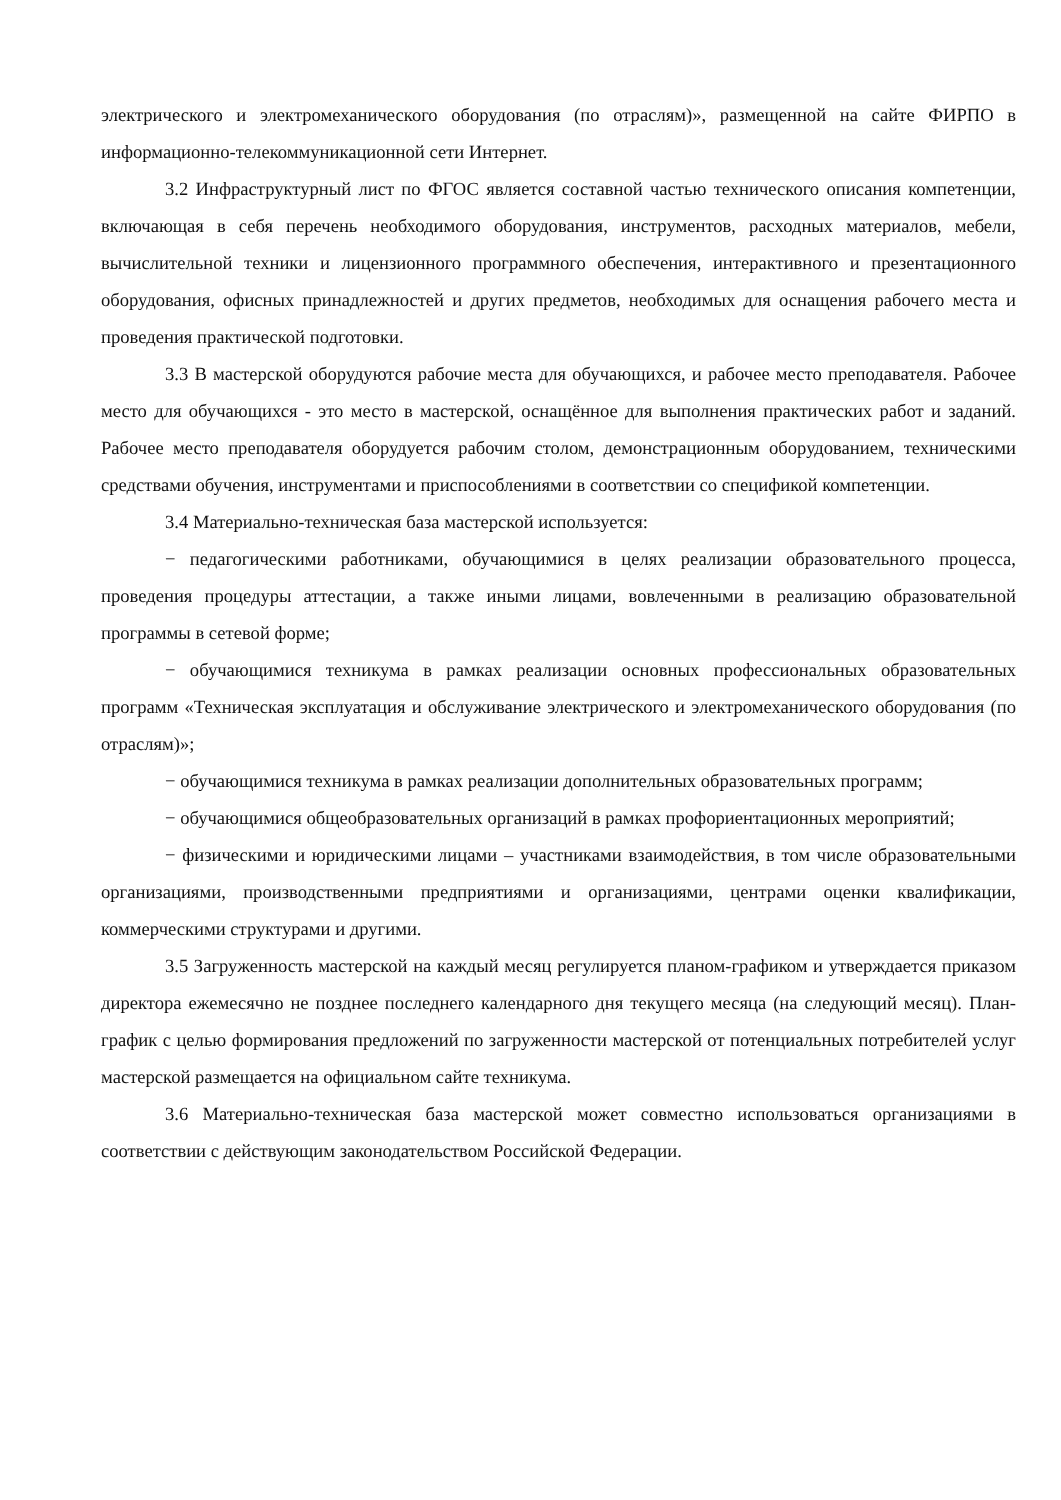электрического и электромеханического оборудования (по отраслям)», размещенной на сайте ФИРПО в информационно-телекоммуникационной сети Интернет.
3.2 Инфраструктурный лист по ФГОС является составной частью технического описания компетенции, включающая в себя перечень необходимого оборудования, инструментов, расходных материалов, мебели, вычислительной техники и лицензионного программного обеспечения, интерактивного и презентационного оборудования, офисных принадлежностей и других предметов, необходимых для оснащения рабочего места и проведения практической подготовки.
3.3 В мастерской оборудуются рабочие места для обучающихся, и рабочее место преподавателя. Рабочее место для обучающихся - это место в мастерской, оснащённое для выполнения практических работ и заданий. Рабочее место преподавателя оборудуется рабочим столом, демонстрационным оборудованием, техническими средствами обучения, инструментами и приспособлениями в соответствии со спецификой компетенции.
3.4 Материально-техническая база мастерской используется:
− педагогическими работниками, обучающимися в целях реализации образовательного процесса, проведения процедуры аттестации, а также иными лицами, вовлеченными в реализацию образовательной программы в сетевой форме;
− обучающимися техникума в рамках реализации основных профессиональных образовательных программ «Техническая эксплуатация и обслуживание электрического и электромеханического оборудования (по отраслям)»;
− обучающимися техникума в рамках реализации дополнительных образовательных программ;
− обучающимися общеобразовательных организаций в рамках профориентационных мероприятий;
− физическими и юридическими лицами – участниками взаимодействия, в том числе образовательными организациями, производственными предприятиями и организациями, центрами оценки квалификации, коммерческими структурами и другими.
3.5 Загруженность мастерской на каждый месяц регулируется планом-графиком и утверждается приказом директора ежемесячно не позднее последнего календарного дня текущего месяца (на следующий месяц). План-график с целью формирования предложений по загруженности мастерской от потенциальных потребителей услуг мастерской размещается на официальном сайте техникума.
3.6 Материально-техническая база мастерской может совместно использоваться организациями в соответствии с действующим законодательством Российской Федерации.